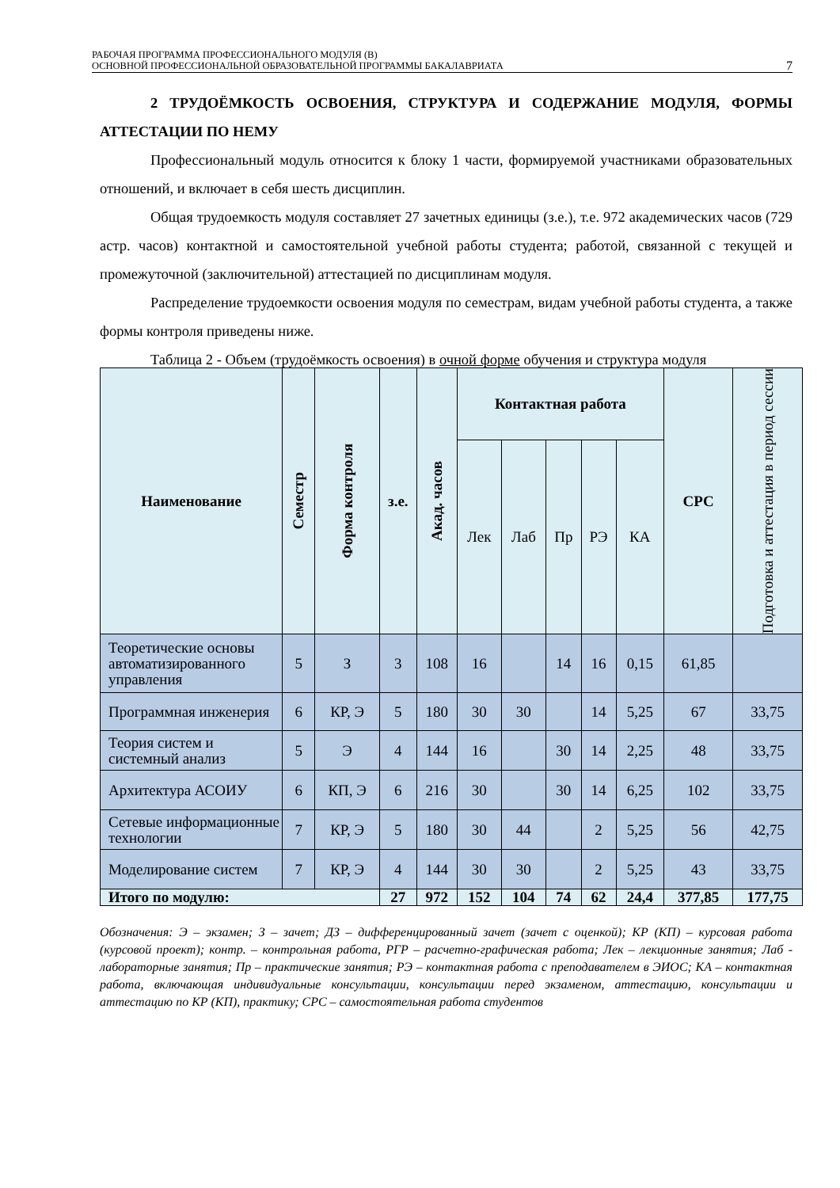РАБОЧАЯ ПРОГРАММА ПРОФЕССИОНАЛЬНОГО МОДУЛЯ (В)
ОСНОВНОЙ ПРОФЕССИОНАЛЬНОЙ ОБРАЗОВАТЕЛЬНОЙ ПРОГРАММЫ БАКАЛАВРИАТА
7
2 ТРУДОЁМКОСТЬ ОСВОЕНИЯ, СТРУКТУРА И СОДЕРЖАНИЕ МОДУЛЯ, ФОРМЫ АТТЕСТАЦИИ ПО НЕМУ
Профессиональный модуль относится к блоку 1 части, формируемой участниками образовательных отношений, и включает в себя шесть дисциплин.
Общая трудоемкость модуля составляет 27 зачетных единицы (з.е.), т.е. 972 академических часов (729 астр. часов) контактной и самостоятельной учебной работы студента; работой, связанной с текущей и промежуточной (заключительной) аттестацией по дисциплинам модуля.
Распределение трудоемкости освоения модуля по семестрам, видам учебной работы студента, а также формы контроля приведены ниже.
Таблица 2 - Объем (трудоёмкость освоения) в очной форме обучения и структура модуля
| Наименование | Семестр | Форма контроля | з.е. | Акад. часов | Контактная работа | | | | | СРС | Подготовка и аттестация в период сессии |
| --- | --- | --- | --- | --- | --- | --- | --- | --- | --- | --- | --- |
| | | | | | Лек | Лаб | Пр | РЭ | КА | | |
| Теоретические основы автоматизированного управления | 5 | З | 3 | 108 | 16 | | 14 | 16 | 0,15 | 61,85 | |
| Программная инженерия | 6 | КР, Э | 5 | 180 | 30 | 30 | | 14 | 5,25 | 67 | 33,75 |
| Теория систем и системный анализ | 5 | Э | 4 | 144 | 16 | | 30 | 14 | 2,25 | 48 | 33,75 |
| Архитектура АСОИУ | 6 | КП, Э | 6 | 216 | 30 | | 30 | 14 | 6,25 | 102 | 33,75 |
| Сетевые информационные технологии | 7 | КР, Э | 5 | 180 | 30 | 44 | | 2 | 5,25 | 56 | 42,75 |
| Моделирование систем | 7 | КР, Э | 4 | 144 | 30 | 30 | | 2 | 5,25 | 43 | 33,75 |
| Итого по модулю: | | | 27 | 972 | 152 | 104 | 74 | 62 | 24,4 | 377,85 | 177,75 |
Обозначения: Э – экзамен; З – зачет; ДЗ – дифференцированный зачет (зачет с оценкой); КР (КП) – курсовая работа (курсовой проект); контр. – контрольная работа, РГР – расчетно-графическая работа; Лек – лекционные занятия; Лаб - лабораторные занятия; Пр – практические занятия; РЭ – контактная работа с преподавателем в ЭИОС; КА – контактная работа, включающая индивидуальные консультации, консультации перед экзаменом, аттестацию, консультации и аттестацию по КР (КП), практику; СРС – самостоятельная работа студентов